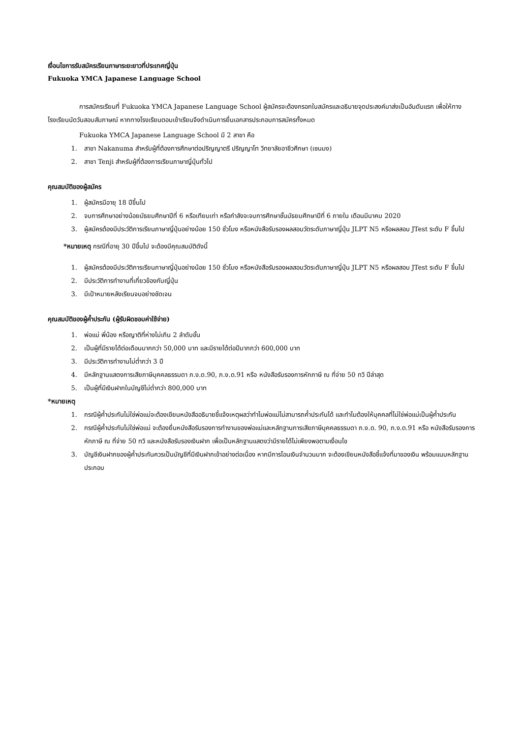เงื่อนไขการรับสมัครเรียนภาษาระยะยาวที่ประเทศญี่ปุ่น
Fukuoka YMCA Japanese Language School
การสมัครเรียนที่ Fukuoka YMCA Japanese Language School ผู้สมัครจะต้องกรอกใบสมัครและอธิบายจุดประสงค์มาส่งเป็นอันดับแรก เพื่อให้ทางโรงเรียนนัดวันสอบสัมภาษณ์ หากทางโรงเรียนตอบเข้าเรียนจึงดำเนินการยื่นเอกสารประกอบการสมัครทั้งหมด
Fukuoka YMCA Japanese Language School มี 2 สาขา คือ
1. สาขา Nakanuma สำหรับผู้ที่ต้องการศึกษาต่อปริญญาตรี ปริญญาโท วิทยาลัยอาชีวศึกษา (เซนมง)
2. สาขา Tenji สำหรับผู้ที่ต้องการเรียนภาษาญี่ปุ่นทั่วไป
คุณสมบัติของผู้สมัคร
1. ผู้สมัครมีอายุ 18 ปีขึ้นไป
2. จบการศึกษาอย่างน้อยมัธยมศึกษาปีที่ 6 หรือเทียบเท่า หรือกำลังจะจบการศึกษาชั้นมัธยมศึกษาปีที่ 6 ภายใน เดือนมีนาคม 2020
3. ผู้สมัครต้องมีประวัติการเรียนภาษาญี่ปุ่นอย่างน้อย 150 ชั่วโมง หรือหนังสือรับรองผลสอบวัดระดับภาษาญี่ปุ่น JLPT N5 หรือผลสอบ JTest ระดับ F ขึ้นไป
*หมายเหตุ กรณีที่อายุ 30 ปีขึ้นไป จะต้องมีคุณสมบัติดังนี้
1. ผู้สมัครต้องมีประวัติการเรียนภาษาญี่ปุ่นอย่างน้อย 150 ชั่วโมง หรือหนังสือรับรองผลสอบวัดระดับภาษาญี่ปุ่น JLPT N5 หรือผลสอบ JTest ระดับ F ขึ้นไป
2. มีประวัติการทำงานที่เกี่ยวข้องกับญี่ปุ่น
3. มีเป้าหมายหลังเรียนจบอย่างชัดเจน
คุณสมบัติของผู้ค้ำประกัน (ผู้รับผิดชอบค่าใช้จ่าย)
1. พ่อแม่ พี่น้อง หรือญาติที่ห่างไม่เกิน 2 ลำดับขั้น
2. เป็นผู้ที่มีรายได้ต่อเดือนมากกว่า 50,000 บาท และมีรายได้ต่อปีมากกว่า 600,000 บาท
3. มีประวัติการทำงานไม่ต่ำกว่า 3 ปี
4. มีหลักฐานแสดงการเสียภาษีบุคคลธรรมดา ภ.ง.ด.90, ภ.ง.ด.91 หรือ หนังสือรับรองการหักภาษี ณ ที่จ่าย 50 ทวิ ปีล่าสุด
5. เป็นผู้ที่มีเงินฝากในบัญชีไม่ต่ำกว่า 800,000 บาท
*หมายเหตุ
1. กรณีผู้ค้ำประกันไม่ใช่พ่อแม่จะต้องเขียนหนังสืออธิบายชี้แจ้งเหตุผลว่าทำไมพ่อแม่ไม่สามารถค้ำประกันได้ และทำไมต้องให้บุคคลที่ไม่ใช่พ่อแม่เป็นผู้ค้ำประกัน
2. กรณีผู้ค้ำประกันไม่ใช่พ่อแม่ จะต้องยื่นหนังสือรับรองการทำงานของพ่อแม่และหลักฐานการเสียภาษีบุคคลธรรมดา ภ.ง.ด. 90, ภ.ง.ด.91 หรือ หนังสือรับรองการหักภาษี ณ ที่จ่าย 50 ทวิ และหนังสือรับรองเงินฝาก เพื่อเป็นหลักฐานแสดงว่ามีรายได้ไม่เพียงพอตามเงื่อนไข
3. บัญชีเงินฝากของผู้ค้ำประกันควรเป็นบัญชีที่มีเงินฝากเข้าอย่างต่อเนื่อง หากมีการโอนเงินจำนวนมาก จะต้องเขียนหนังสือชี้แจ้งที่มาของเงิน พร้อมแนบหลักฐานประกอบ